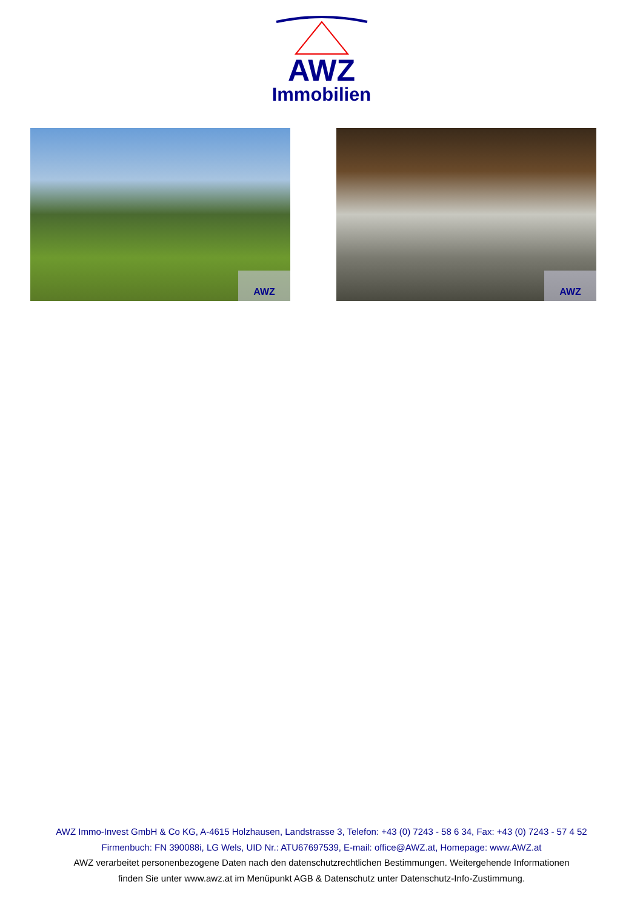AWZ
Immobilien
AWZ
AWZ
AWZ Immo-Invest GmbH & Co KG, A-4615 Holzhausen, Landstrasse 3, Telefon: +43 (0) 7243 - 58 6 34, Fax: +43 (0) 7243 - 57 4 52
Firmenbuch: FN 390088i, LG Wels, UID Nr.: ATU67697539, E-mail: office@AWZ.at, Homepage: www.AWZ.at
AWZ verarbeitet personenbezogene Daten nach den datenschutzrechtlichen Bestimmungen. Weitergehende Informationen
finden Sie unter www.awz.at im Menüpunkt AGB & Datenschutz unter Datenschutz-Info-Zustimmung.